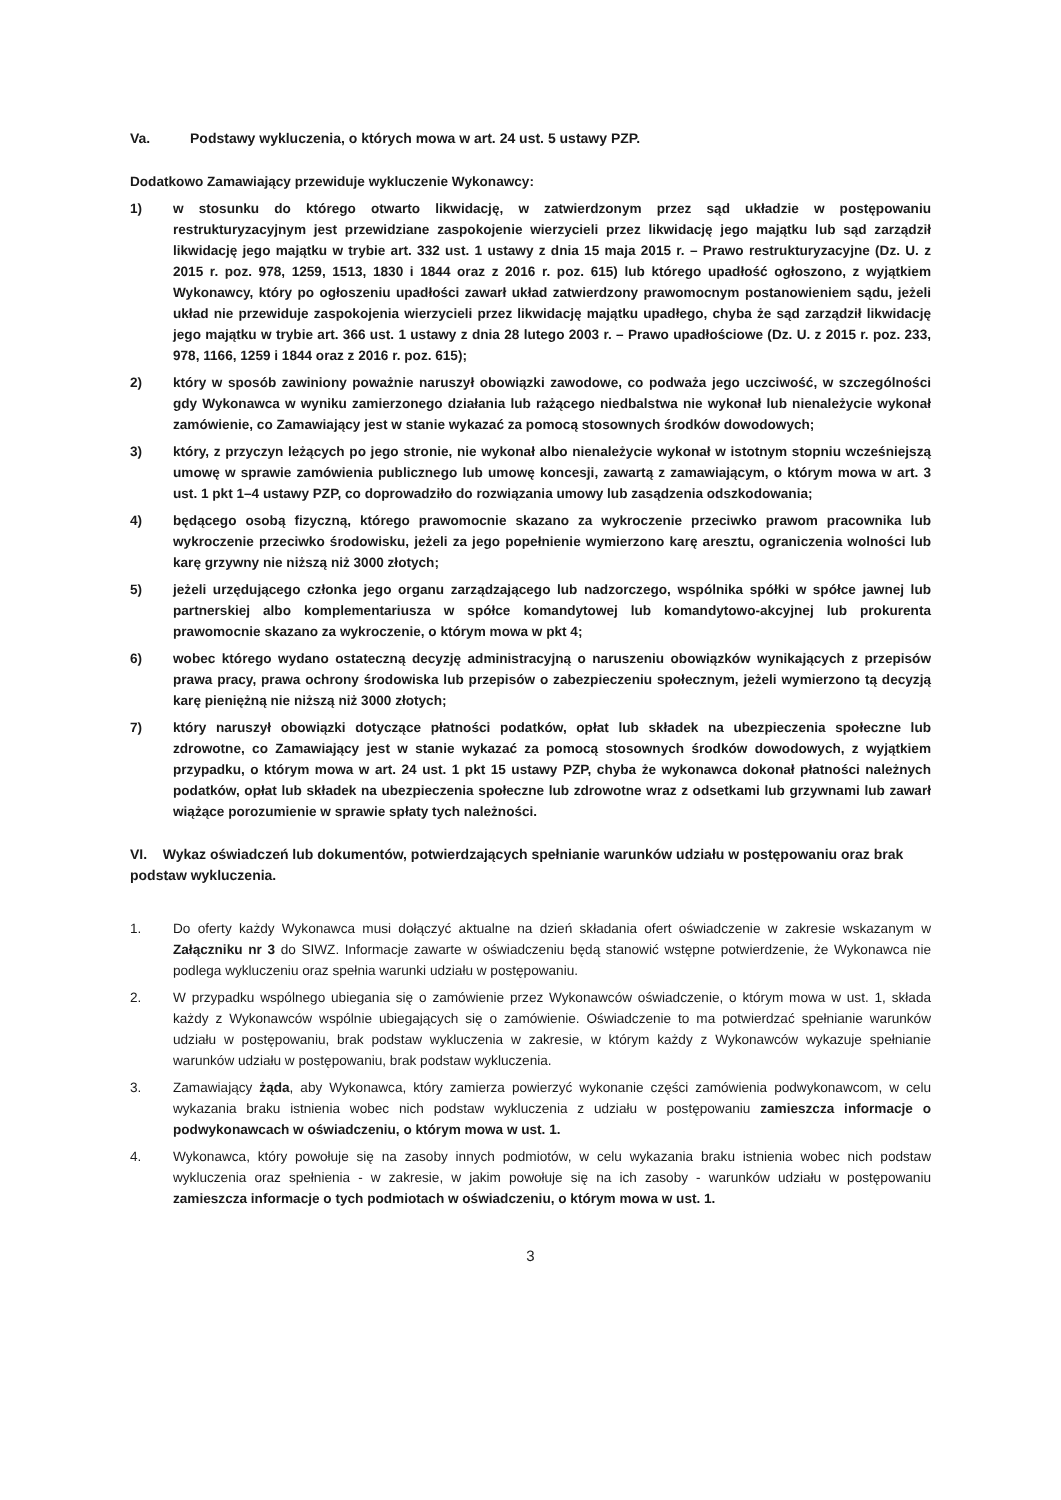Va. Podstawy wykluczenia, o których mowa w art. 24 ust. 5 ustawy PZP.
Dodatkowo Zamawiający przewiduje wykluczenie Wykonawcy:
1) w stosunku do którego otwarto likwidację, w zatwierdzonym przez sąd układzie w postępowaniu restrukturyzacyjnym jest przewidziane zaspokojenie wierzycieli przez likwidację jego majątku lub sąd zarządził likwidację jego majątku w trybie art. 332 ust. 1 ustawy z dnia 15 maja 2015 r. – Prawo restrukturyzacyjne (Dz. U. z 2015 r. poz. 978, 1259, 1513, 1830 i 1844 oraz z 2016 r. poz. 615) lub którego upadłość ogłoszono, z wyjątkiem Wykonawcy, który po ogłoszeniu upadłości zawarł układ zatwierdzony prawomocnym postanowieniem sądu, jeżeli układ nie przewiduje zaspokojenia wierzycieli przez likwidację majątku upadłego, chyba że sąd zarządził likwidację jego majątku w trybie art. 366 ust. 1 ustawy z dnia 28 lutego 2003 r. – Prawo upadłościowe (Dz. U. z 2015 r. poz. 233, 978, 1166, 1259 i 1844 oraz z 2016 r. poz. 615);
2) który w sposób zawiniony poważnie naruszył obowiązki zawodowe, co podważa jego uczciwość, w szczególności gdy Wykonawca w wyniku zamierzonego działania lub rażącego niedbalstwa nie wykonał lub nienależycie wykonał zamówienie, co Zamawiający jest w stanie wykazać za pomocą stosownych środków dowodowych;
3) który, z przyczyn leżących po jego stronie, nie wykonał albo nienależycie wykonał w istotnym stopniu wcześniejszą umowę w sprawie zamówienia publicznego lub umowę koncesji, zawartą z zamawiającym, o którym mowa w art. 3 ust. 1 pkt 1–4 ustawy PZP, co doprowadziło do rozwiązania umowy lub zasądzenia odszkodowania;
4) będącego osobą fizyczną, którego prawomocnie skazano za wykroczenie przeciwko prawom pracownika lub wykroczenie przeciwko środowisku, jeżeli za jego popełnienie wymierzono karę aresztu, ograniczenia wolności lub karę grzywny nie niższą niż 3000 złotych;
5) jeżeli urzędującego członka jego organu zarządzającego lub nadzorczego, wspólnika spółki w spółce jawnej lub partnerskiej albo komplementariusza w spółce komandytowej lub komandytowo-akcyjnej lub prokurenta prawomocnie skazano za wykroczenie, o którym mowa w pkt 4;
6) wobec którego wydano ostateczną decyzję administracyjną o naruszeniu obowiązków wynikających z przepisów prawa pracy, prawa ochrony środowiska lub przepisów o zabezpieczeniu społecznym, jeżeli wymierzono tą decyzją karę pieniężną nie niższą niż 3000 złotych;
7) który naruszył obowiązki dotyczące płatności podatków, opłat lub składek na ubezpieczenia społeczne lub zdrowotne, co Zamawiający jest w stanie wykazać za pomocą stosownych środków dowodowych, z wyjątkiem przypadku, o którym mowa w art. 24 ust. 1 pkt 15 ustawy PZP, chyba że wykonawca dokonał płatności należnych podatków, opłat lub składek na ubezpieczenia społeczne lub zdrowotne wraz z odsetkami lub grzywnami lub zawarł wiążące porozumienie w sprawie spłaty tych należności.
VI. Wykaz oświadczeń lub dokumentów, potwierdzających spełnianie warunków udziału w postępowaniu oraz brak podstaw wykluczenia.
1. Do oferty każdy Wykonawca musi dołączyć aktualne na dzień składania ofert oświadczenie w zakresie wskazanym w Załączniku nr 3 do SIWZ. Informacje zawarte w oświadczeniu będą stanowić wstępne potwierdzenie, że Wykonawca nie podlega wykluczeniu oraz spełnia warunki udziału w postępowaniu.
2. W przypadku wspólnego ubiegania się o zamówienie przez Wykonawców oświadczenie, o którym mowa w ust. 1, składa każdy z Wykonawców wspólnie ubiegających się o zamówienie. Oświadczenie to ma potwierdzać spełnianie warunków udziału w postępowaniu, brak podstaw wykluczenia w zakresie, w którym każdy z Wykonawców wykazuje spełnianie warunków udziału w postępowaniu, brak podstaw wykluczenia.
3. Zamawiający żąda, aby Wykonawca, który zamierza powierzyć wykonanie części zamówienia podwykonawcom, w celu wykazania braku istnienia wobec nich podstaw wykluczenia z udziału w postępowaniu zamieszcza informacje o podwykonawcach w oświadczeniu, o którym mowa w ust. 1.
4. Wykonawca, który powołuje się na zasoby innych podmiotów, w celu wykazania braku istnienia wobec nich podstaw wykluczenia oraz spełnienia - w zakresie, w jakim powołuje się na ich zasoby - warunków udziału w postępowaniu zamieszcza informacje o tych podmiotach w oświadczeniu, o którym mowa w ust. 1.
3